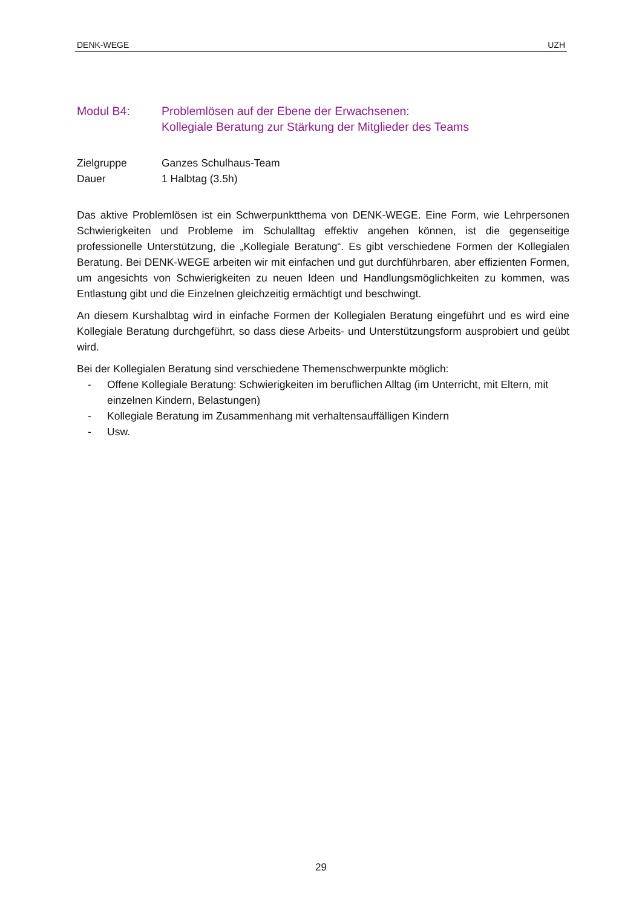DENK-WEGE UZH
Modul B4: Problemlösen auf der Ebene der Erwachsenen:
Kollegiale Beratung zur Stärkung der Mitglieder des Teams
Zielgruppe
Dauer
Ganzes Schulhaus-Team
1 Halbtag (3.5h)
Das aktive Problemlösen ist ein Schwerpunktthema von DENK-WEGE. Eine Form, wie Lehrpersonen Schwierigkeiten und Probleme im Schulalltag effektiv angehen können, ist die gegenseitige professionelle Unterstützung, die „Kollegiale Beratung“. Es gibt verschiedene Formen der Kollegialen Beratung. Bei DENK-WEGE arbeiten wir mit einfachen und gut durchführbaren, aber effizienten Formen, um angesichts von Schwierigkeiten zu neuen Ideen und Handlungsmöglichkeiten zu kommen, was Entlastung gibt und die Einzelnen gleichzeitig ermächtigt und beschwingt.
An diesem Kurshalbtag wird in einfache Formen der Kollegialen Beratung eingeführt und es wird eine Kollegiale Beratung durchgeführt, so dass diese Arbeits- und Unterstützungsform ausprobiert und geübt wird.
Bei der Kollegialen Beratung sind verschiedene Themenschwerpunkte möglich:
- Offene Kollegiale Beratung: Schwierigkeiten im beruflichen Alltag (im Unterricht, mit Eltern, mit einzelnen Kindern, Belastungen)
- Kollegiale Beratung im Zusammenhang mit verhaltensauffälligen Kindern
- Usw.
29